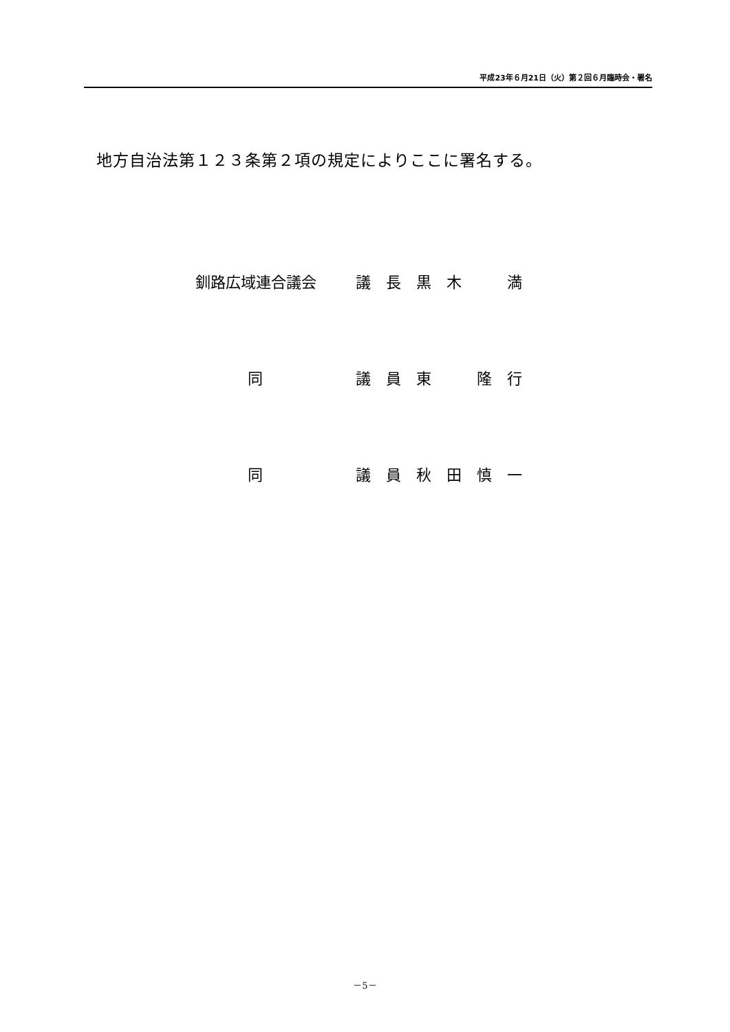平成23年６月21日（火）第２回６月臨時会・署名
地方自治法第１２３条第２項の規定によりここに署名する。
釧路広域連合議会 議　長　黒　木　　　満
同 議　員　東　　　隆　行
同 議　員　秋　田　慎　一
－5－